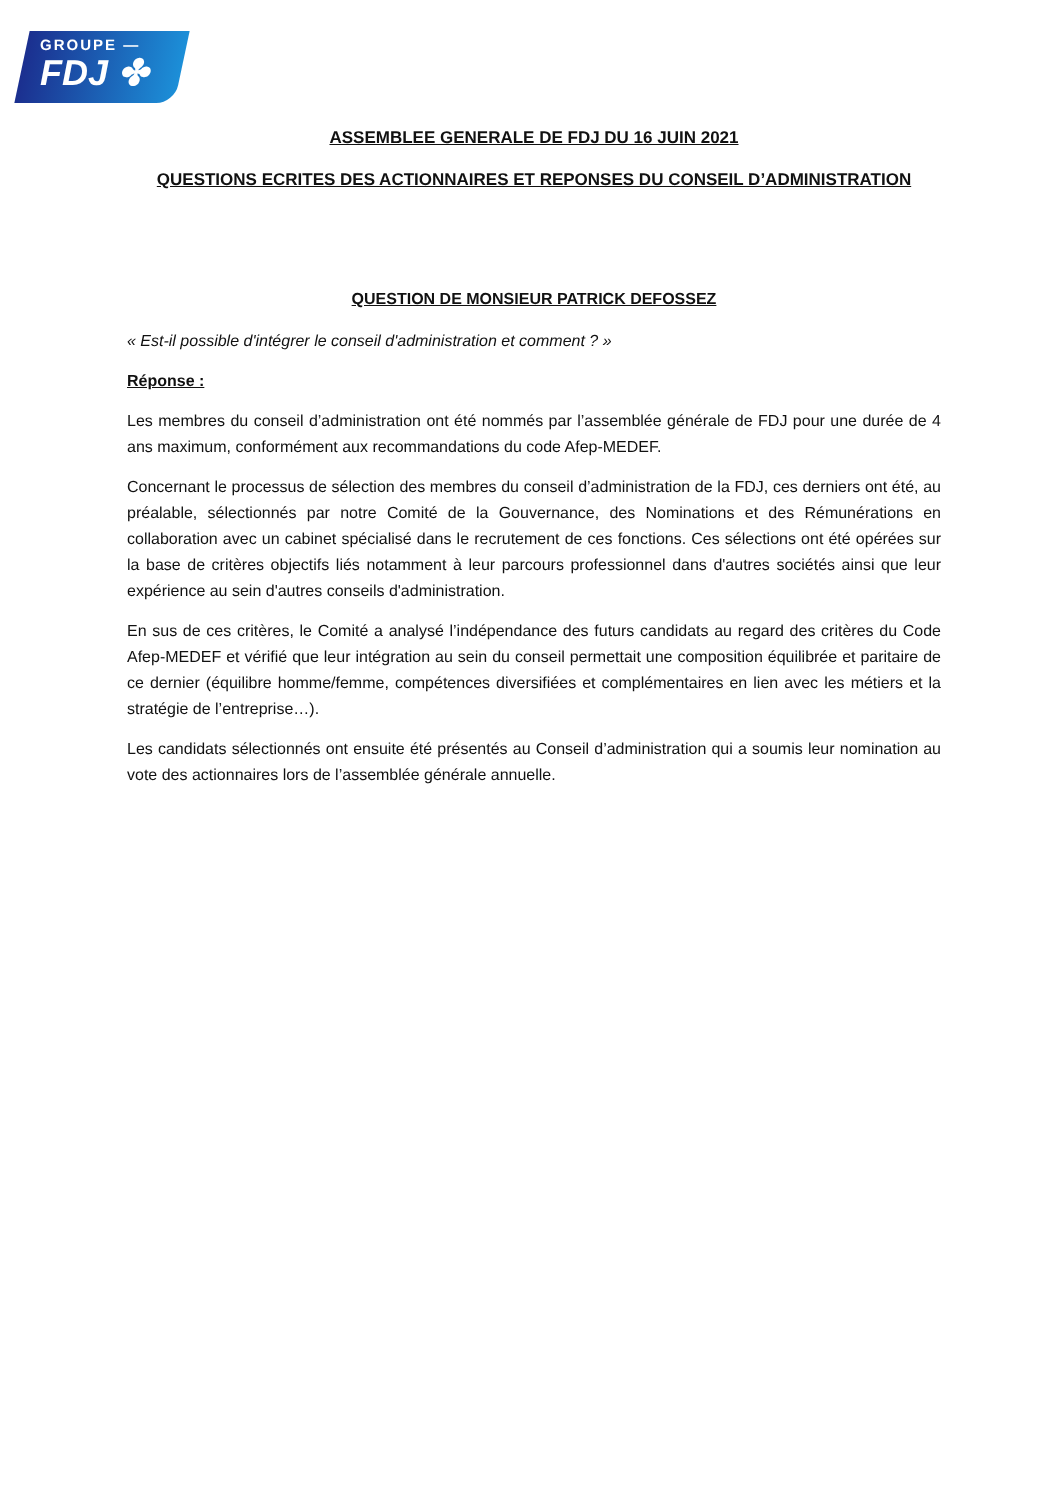GROUPE —
FDJ ✤
ASSEMBLEE GENERALE DE FDJ DU 16 JUIN 2021
QUESTIONS ECRITES DES ACTIONNAIRES ET REPONSES DU CONSEIL D’ADMINISTRATION
QUESTION DE MONSIEUR PATRICK DEFOSSEZ
« Est-il possible d'intégrer le conseil d'administration et comment ? »
Réponse :
Les membres du conseil d’administration ont été nommés par l’assemblée générale de FDJ pour une durée de 4 ans maximum, conformément aux recommandations du code Afep-MEDEF.
Concernant le processus de sélection des membres du conseil d’administration de la FDJ, ces derniers ont été, au préalable, sélectionnés par notre Comité de la Gouvernance, des Nominations et des Rémunérations en collaboration avec un cabinet spécialisé dans le recrutement de ces fonctions. Ces sélections ont été opérées sur la base de critères objectifs liés notamment à leur parcours professionnel dans d'autres sociétés ainsi que leur expérience au sein d'autres conseils d'administration.
En sus de ces critères, le Comité a analysé l’indépendance des futurs candidats au regard des critères du Code Afep-MEDEF et vérifié que leur intégration au sein du conseil permettait une composition équilibrée et paritaire de ce dernier (équilibre homme/femme, compétences diversifiées et complémentaires en lien avec les métiers et la stratégie de l’entreprise…).
Les candidats sélectionnés ont ensuite été présentés au Conseil d’administration qui a soumis leur nomination au vote des actionnaires lors de l’assemblée générale annuelle.